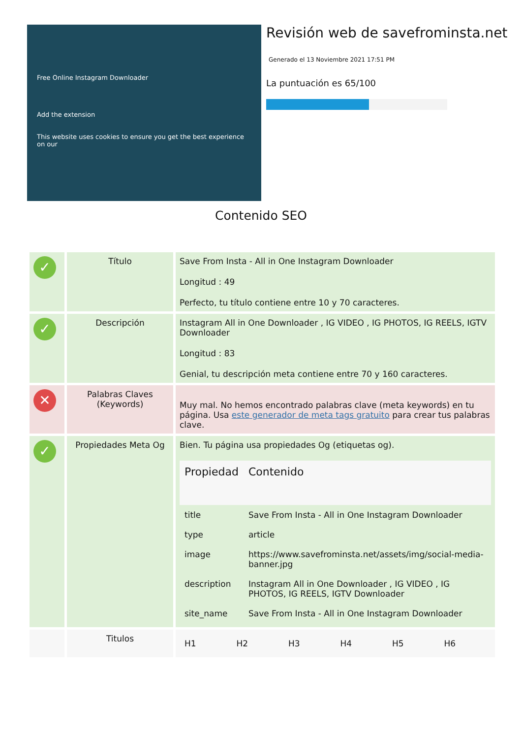Free Online Instagram Downloader
Add the extension
This website uses cookies to ensure you get the best experience on our
Revisión web de savefrominsta.net
Generado el 13 Noviembre 2021 17:51 PM
La puntuación es 65/100
Contenido SEO
| ✓ | Título | Save From Insta - All in One Instagram Downloader Longitud : 49 Perfecto, tu título contiene entre 10 y 70 caracteres. |
| ✓ | Descripción | Instagram All in One Downloader , IG VIDEO , IG PHOTOS, IG REELS, IGTV Downloader Longitud : 83 Genial, tu descripción meta contiene entre 70 y 160 caracteres. |
| ✕ | Palabras Claves (Keywords) | Muy mal. No hemos encontrado palabras clave (meta keywords) en tu página. Usa este generador de meta tags gratuito para crear tus palabras clave. |
| ✓ | Propiedades Meta Og | Bien. Tu página usa propiedades Og (etiquetas og). / Propiedad / Contenido / / --- / --- / / title / Save From Insta - All in One Instagram Downloader / / type / article / / image / https://www.savefrominsta.net/assets/img/social-media-banner.jpg / / description / Instagram All in One Downloader , IG VIDEO , IG PHOTOS, IG REELS, IGTV Downloader / / site_name / Save From Insta - All in One Instagram Downloader / |
| | Titulos | / H1 / H2 / H3 / H4 / H5 / H6 / |